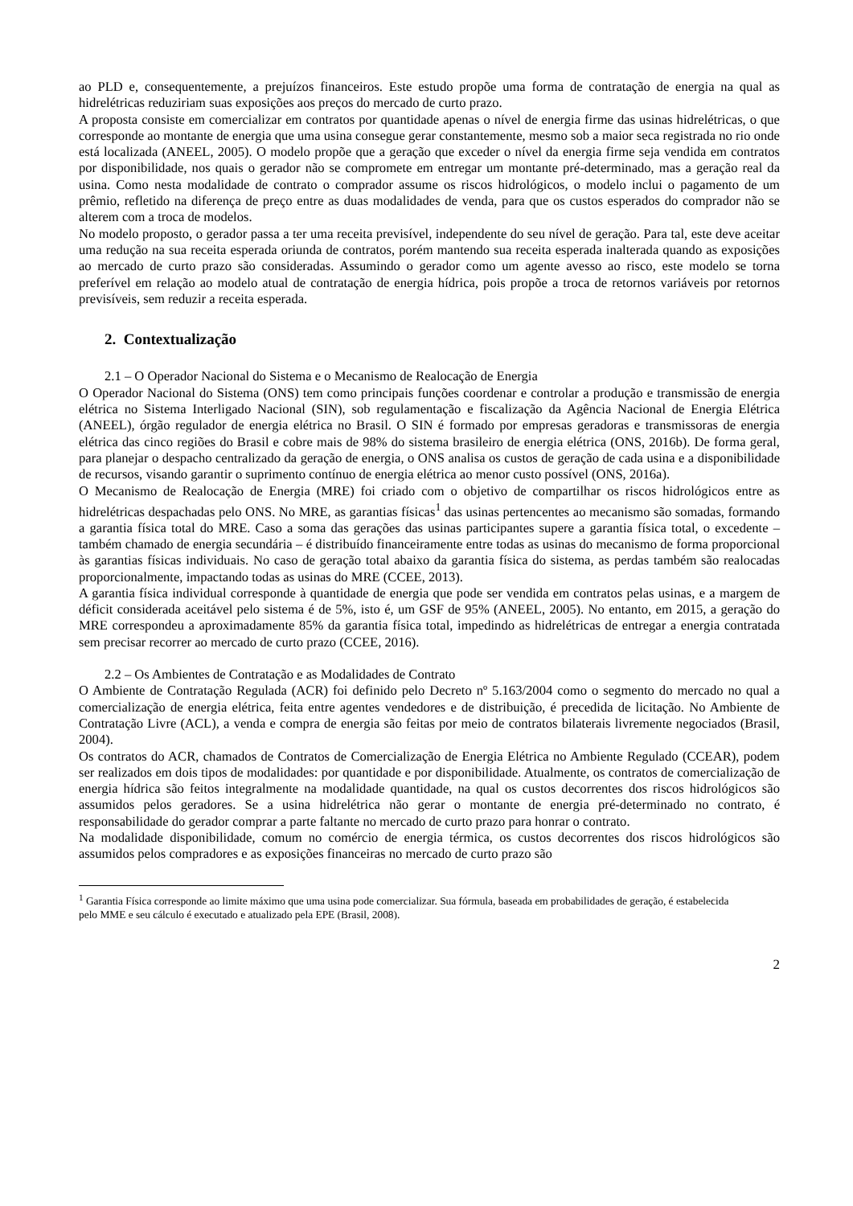ao PLD e, consequentemente, a prejuízos financeiros. Este estudo propõe uma forma de contratação de energia na qual as hidrelétricas reduziriam suas exposições aos preços do mercado de curto prazo.
A proposta consiste em comercializar em contratos por quantidade apenas o nível de energia firme das usinas hidrelétricas, o que corresponde ao montante de energia que uma usina consegue gerar constantemente, mesmo sob a maior seca registrada no rio onde está localizada (ANEEL, 2005). O modelo propõe que a geração que exceder o nível da energia firme seja vendida em contratos por disponibilidade, nos quais o gerador não se compromete em entregar um montante pré-determinado, mas a geração real da usina. Como nesta modalidade de contrato o comprador assume os riscos hidrológicos, o modelo inclui o pagamento de um prêmio, refletido na diferença de preço entre as duas modalidades de venda, para que os custos esperados do comprador não se alterem com a troca de modelos.
No modelo proposto, o gerador passa a ter uma receita previsível, independente do seu nível de geração. Para tal, este deve aceitar uma redução na sua receita esperada oriunda de contratos, porém mantendo sua receita esperada inalterada quando as exposições ao mercado de curto prazo são consideradas. Assumindo o gerador como um agente avesso ao risco, este modelo se torna preferível em relação ao modelo atual de contratação de energia hídrica, pois propõe a troca de retornos variáveis por retornos previsíveis, sem reduzir a receita esperada.
2. Contextualização
2.1 – O Operador Nacional do Sistema e o Mecanismo de Realocação de Energia
O Operador Nacional do Sistema (ONS) tem como principais funções coordenar e controlar a produção e transmissão de energia elétrica no Sistema Interligado Nacional (SIN), sob regulamentação e fiscalização da Agência Nacional de Energia Elétrica (ANEEL), órgão regulador de energia elétrica no Brasil. O SIN é formado por empresas geradoras e transmissoras de energia elétrica das cinco regiões do Brasil e cobre mais de 98% do sistema brasileiro de energia elétrica (ONS, 2016b). De forma geral, para planejar o despacho centralizado da geração de energia, o ONS analisa os custos de geração de cada usina e a disponibilidade de recursos, visando garantir o suprimento contínuo de energia elétrica ao menor custo possível (ONS, 2016a).
O Mecanismo de Realocação de Energia (MRE) foi criado com o objetivo de compartilhar os riscos hidrológicos entre as hidrelétricas despachadas pelo ONS. No MRE, as garantias físicas<sup>1</sup> das usinas pertencentes ao mecanismo são somadas, formando a garantia física total do MRE. Caso a soma das gerações das usinas participantes supere a garantia física total, o excedente – também chamado de energia secundária – é distribuído financeiramente entre todas as usinas do mecanismo de forma proporcional às garantias físicas individuais. No caso de geração total abaixo da garantia física do sistema, as perdas também são realocadas proporcionalmente, impactando todas as usinas do MRE (CCEE, 2013).
A garantia física individual corresponde à quantidade de energia que pode ser vendida em contratos pelas usinas, e a margem de déficit considerada aceitável pelo sistema é de 5%, isto é, um GSF de 95% (ANEEL, 2005). No entanto, em 2015, a geração do MRE correspondeu a aproximadamente 85% da garantia física total, impedindo as hidrelétricas de entregar a energia contratada sem precisar recorrer ao mercado de curto prazo (CCEE, 2016).
2.2 – Os Ambientes de Contratação e as Modalidades de Contrato
O Ambiente de Contratação Regulada (ACR) foi definido pelo Decreto nº 5.163/2004 como o segmento do mercado no qual a comercialização de energia elétrica, feita entre agentes vendedores e de distribuição, é precedida de licitação. No Ambiente de Contratação Livre (ACL), a venda e compra de energia são feitas por meio de contratos bilaterais livremente negociados (Brasil, 2004).
Os contratos do ACR, chamados de Contratos de Comercialização de Energia Elétrica no Ambiente Regulado (CCEAR), podem ser realizados em dois tipos de modalidades: por quantidade e por disponibilidade. Atualmente, os contratos de comercialização de energia hídrica são feitos integralmente na modalidade quantidade, na qual os custos decorrentes dos riscos hidrológicos são assumidos pelos geradores. Se a usina hidrelétrica não gerar o montante de energia pré-determinado no contrato, é responsabilidade do gerador comprar a parte faltante no mercado de curto prazo para honrar o contrato.
Na modalidade disponibilidade, comum no comércio de energia térmica, os custos decorrentes dos riscos hidrológicos são assumidos pelos compradores e as exposições financeiras no mercado de curto prazo são
<sup>1</sup> Garantia Física corresponde ao limite máximo que uma usina pode comercializar. Sua fórmula, baseada em probabilidades de geração, é estabelecida pelo MME e seu cálculo é executado e atualizado pela EPE (Brasil, 2008).
2